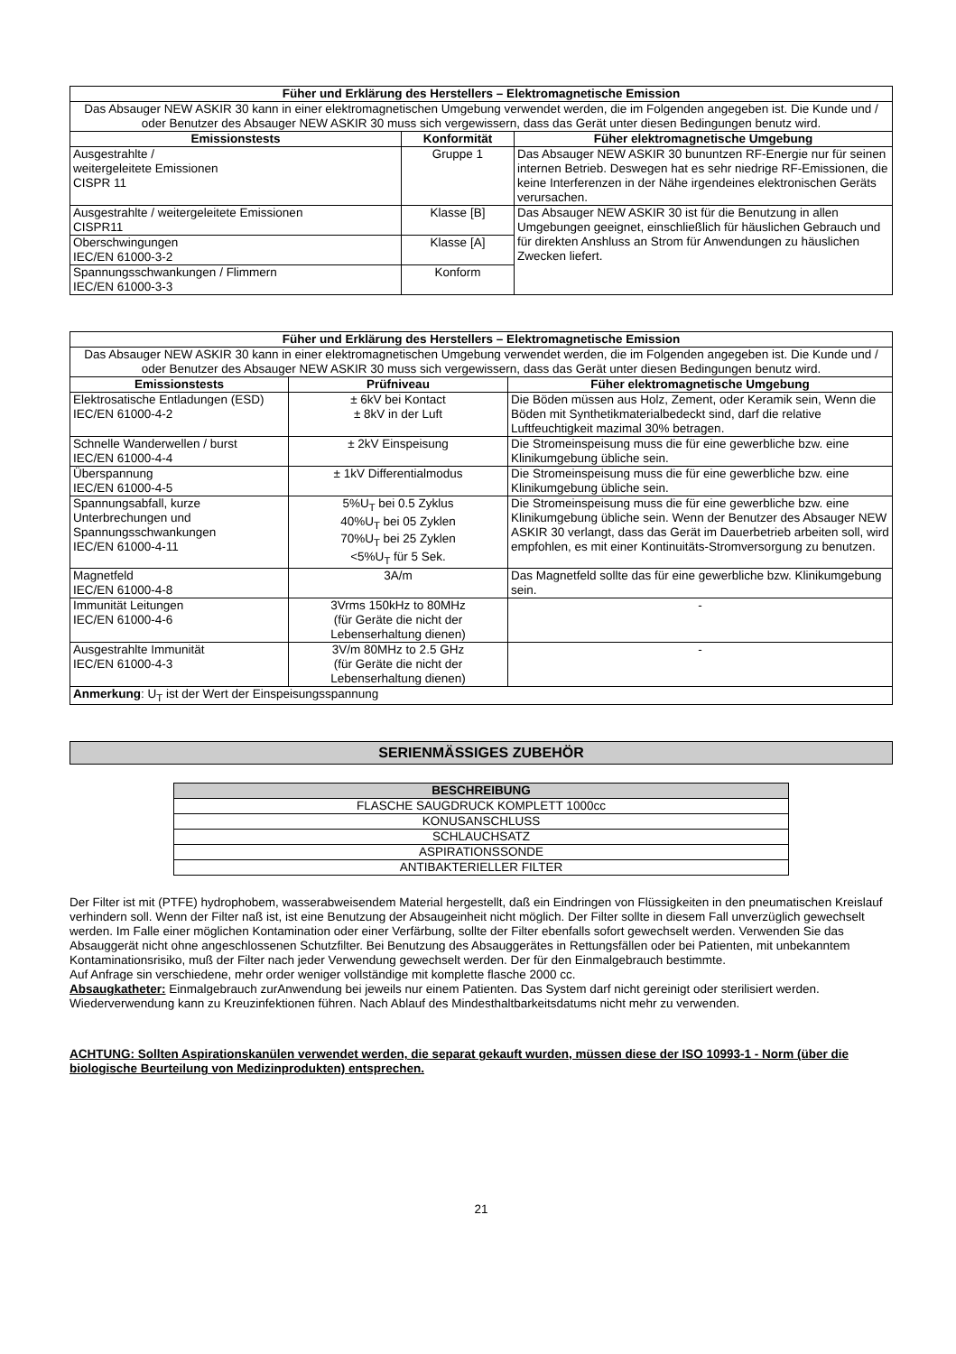| Füher und Erklärung des Herstellers – Elektromagnetische Emission | | |
| --- | --- | --- |
| Das Absauger NEW ASKIR 30 kann in einer elektromagnetischen Umgebung verwendet werden, die im Folgenden angegeben ist. Die Kunde und / oder Benutzer des Absauger NEW ASKIR 30 muss sich vergewissern, dass das Gerät unter diesen Bedingungen benutz wird. | | |
| Emissionstests | Konformität | Füher elektromagnetische Umgebung |
| Ausgestrahlte / weitergeleitete Emissionen CISPR 11 | Gruppe 1 | Das Absauger NEW ASKIR 30 bununtzen RF-Energie nur für seinen internen Betrieb. Deswegen hat es sehr niedrige RF-Emissionen, die keine Interferenzen in der Nähe irgendeines elektronischen Geräts verursachen. |
| Ausgestrahlte / weitergeleitete Emissionen CISPR11 | Klasse [B] | Das Absauger NEW ASKIR 30 ist für die Benutzung in allen Umgebungen geeignet, einschließlich für häuslichen Gebrauch und für direkten Anshluss an Strom für Anwendungen zu häuslichen Zwecken liefert. |
| Oberschwingungen IEC/EN 61000-3-2 | Klasse [A] | |
| Spannungsschwankungen / Flimmern IEC/EN 61000-3-3 | Konform | |
| Füher und Erklärung des Herstellers – Elektromagnetische Emission | | |
| --- | --- | --- |
| Das Absauger NEW ASKIR 30 kann in einer elektromagnetischen Umgebung verwendet werden, die im Folgenden angegeben ist. Die Kunde und / oder Benutzer des Absauger NEW ASKIR 30 muss sich vergewissern, dass das Gerät unter diesen Bedingungen benutz wird. | | |
| Emissionstests | Prüfniveau | Füher elektromagnetische Umgebung |
| Elektrosatische Entladungen (ESD) IEC/EN 61000-4-2 | ± 6kV bei Kontact ± 8kV in der Luft | Die Böden müssen aus Holz, Zement, oder Keramik sein, Wenn die Böden mit Synthetikmaterialbedeckt sind, darf die relative Luftfeuchtigkeit mazimal 30% betragen. |
| Schnelle Wanderwellen / burst IEC/EN 61000-4-4 | ± 2kV Einspeisung | Die Stromeinspeisung muss die für eine gewerbliche bzw. eine Klinikumgebung übliche sein. |
| Überspannung IEC/EN 61000-4-5 | ± 1kV Differentialmodus | Die Stromeinspeisung muss die für eine gewerbliche bzw. eine Klinikumgebung übliche sein. |
| Spannungsabfall, kurze Unterbrechungen und Spannungsschwankungen IEC/EN 61000-4-11 | 5%U<sub>T</sub> bei 0.5 Zyklus 40%U<sub>T</sub> bei 05 Zyklen 70%U<sub>T</sub> bei 25 Zyklen <5%U<sub>T</sub> für 5 Sek. | Die Stromeinspeisung muss die für eine gewerbliche bzw. eine Klinikumgebung übliche sein. Wenn der Benutzer des Absauger NEW ASKIR 30 verlangt, dass das Gerät im Dauerbetrieb arbeiten soll, wird empfohlen, es mit einer Kontinuitäts-Stromversorgung zu benutzen. |
| Magnetfeld IEC/EN 61000-4-8 | 3A/m | Das Magnetfeld sollte das für eine gewerbliche bzw. Klinikumgebung sein. |
| Immunität Leitungen IEC/EN 61000-4-6 | 3Vrms 150kHz to 80MHz (für Geräte die nicht der Lebenserhaltung dienen) | - |
| Ausgestrahlte Immunität IEC/EN 61000-4-3 | 3V/m 80MHz to 2.5 GHz (für Geräte die nicht der Lebenserhaltung dienen) | - |
| Anmerkung : U<sub>T</sub> ist der Wert der Einspeisungsspannung | | |
SERIENMÄSSIGES ZUBEHÖR
| BESCHREIBUNG |
| --- |
| FLASCHE SAUGDRUCK KOMPLETT 1000cc |
| KONUSANSCHLUSS |
| SCHLAUCHSATZ |
| ASPIRATIONSSONDE |
| ANTIBAKTERIELLER FILTER |
Der Filter ist mit (PTFE) hydrophobem, wasserabweisendem Material hergestellt, daß ein Eindringen von Flüssigkeiten in den pneumatischen Kreislauf verhindern soll. Wenn der Filter naß ist, ist eine Benutzung der Absaugeinheit nicht möglich. Der Filter sollte in diesem Fall unverzüglich gewechselt werden. Im Falle einer möglichen Kontamination oder einer Verfärbung, sollte der Filter ebenfalls sofort gewechselt werden. Verwenden Sie das Absauggerät nicht ohne angeschlossenen Schutzfilter. Bei Benutzung des Absauggerätes in Rettungsfällen oder bei Patienten, mit unbekanntem Kontaminationsrisiko, muß der Filter nach jeder Verwendung gewechselt werden. Der für den Einmalgebrauch bestimmte.
Auf Anfrage sin verschiedene, mehr order weniger vollständige mit komplette flasche 2000 cc.
Absaugkatheter: Einmalgebrauch zurAnwendung bei jeweils nur einem Patienten. Das System darf nicht gereinigt oder sterilisiert werden. Wiederverwendung kann zu Kreuzinfektionen führen. Nach Ablauf des Mindesthaltbarkeitsdatums nicht mehr zu verwenden.
ACHTUNG: Sollten Aspirationskanülen verwendet werden, die separat gekauft wurden, müssen diese der ISO 10993-1 - Norm (über die biologische Beurteilung von Medizinprodukten) entsprechen.
21